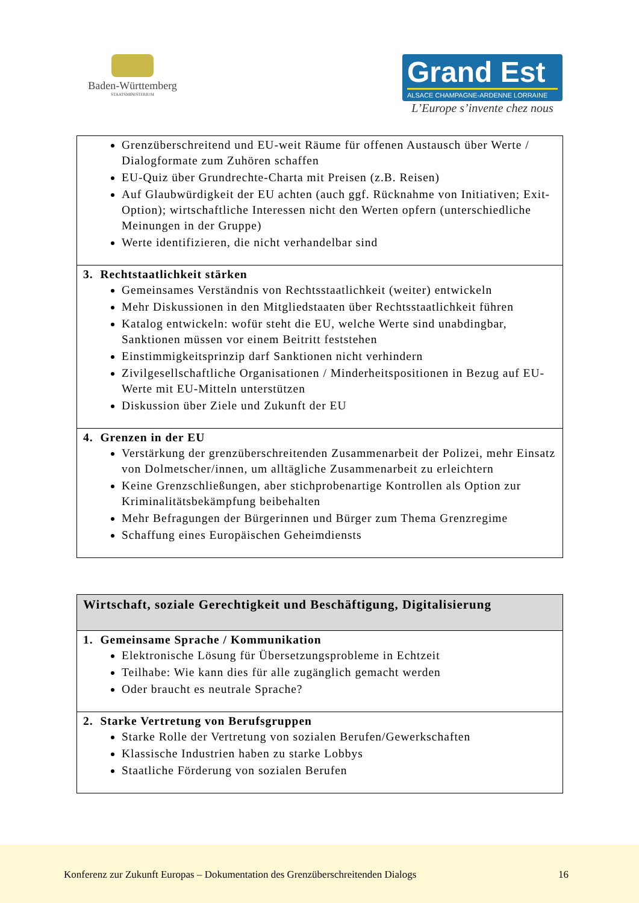Baden-Württemberg
STAATSMINISTERIUM
Grand Est
ALSACE CHAMPAGNE-ARDENNE LORRAINE
L’Europe s’invente chez nous
| Grenzüberschreitend und EU-weit Räume für offenen Austausch über Werte / Dialogformate zum Zuhören schaffen EU-Quiz über Grundrechte-Charta mit Preisen (z.B. Reisen) Auf Glaubwürdigkeit der EU achten (auch ggf. Rücknahme von Initiativen; Exit-Option); wirtschaftliche Interessen nicht den Werten opfern (unterschiedliche Meinungen in der Gruppe) Werte identifizieren, die nicht verhandelbar sind |
| 3. Rechtstaatlichkeit stärken Gemeinsames Verständnis von Rechtsstaatlichkeit (weiter) entwickeln Mehr Diskussionen in den Mitgliedstaaten über Rechtsstaatlichkeit führen Katalog entwickeln: wofür steht die EU, welche Werte sind unabdingbar, Sanktionen müssen vor einem Beitritt feststehen Einstimmigkeitsprinzip darf Sanktionen nicht verhindern Zivilgesellschaftliche Organisationen / Minderheitspositionen in Bezug auf EU-Werte mit EU-Mitteln unterstützen Diskussion über Ziele und Zukunft der EU |
| 4. Grenzen in der EU Verstärkung der grenzüberschreitenden Zusammenarbeit der Polizei, mehr Einsatz von Dolmetscher/innen, um alltägliche Zusammenarbeit zu erleichtern Keine Grenzschließungen, aber stichprobenartige Kontrollen als Option zur Kriminalitätsbekämpfung beibehalten Mehr Befragungen der Bürgerinnen und Bürger zum Thema Grenzregime Schaffung eines Europäischen Geheimdiensts |
| Wirtschaft, soziale Gerechtigkeit und Beschäftigung, Digitalisierung |
| --- |
| 1. Gemeinsame Sprache / Kommunikation Elektronische Lösung für Übersetzungsprobleme in Echtzeit Teilhabe: Wie kann dies für alle zugänglich gemacht werden Oder braucht es neutrale Sprache? |
| 2. Starke Vertretung von Berufsgruppen Starke Rolle der Vertretung von sozialen Berufen/Gewerkschaften Klassische Industrien haben zu starke Lobbys Staatliche Förderung von sozialen Berufen |
Konferenz zur Zukunft Europas – Dokumentation des Grenzüberschreitenden Dialogs 16